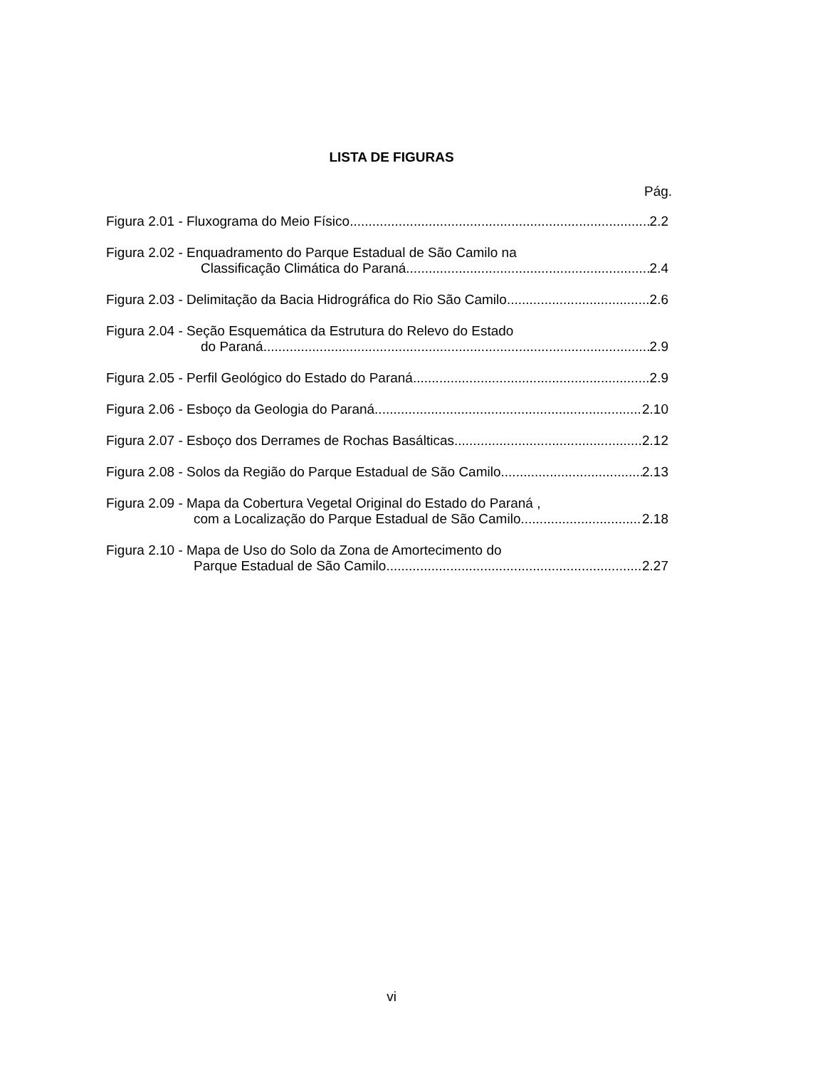LISTA DE FIGURAS
Pág.
Figura 2.01 - Fluxograma do Meio Físico 2.2
Figura 2.02 - Enquadramento do Parque Estadual de São Camilo na
Classificação Climática do Paraná 2.4
Figura 2.03 - Delimitação da Bacia Hidrográfica do Rio São Camilo 2.6
Figura 2.04 - Seção Esquemática da Estrutura do Relevo do Estado
do Paraná 2.9
Figura 2.05 - Perfil Geológico do Estado do Paraná 2.9
Figura 2.06 - Esboço da Geologia do Paraná 2.10
Figura 2.07 - Esboço dos Derrames de Rochas Basálticas 2.12
Figura 2.08 - Solos da Região do Parque Estadual de São Camilo 2.13
Figura 2.09 - Mapa da Cobertura Vegetal Original do Estado do Paraná ,
com a Localização do Parque Estadual de São Camilo 2.18
Figura 2.10 - Mapa de Uso do Solo da Zona de Amortecimento do
Parque Estadual de São Camilo 2.27
vi